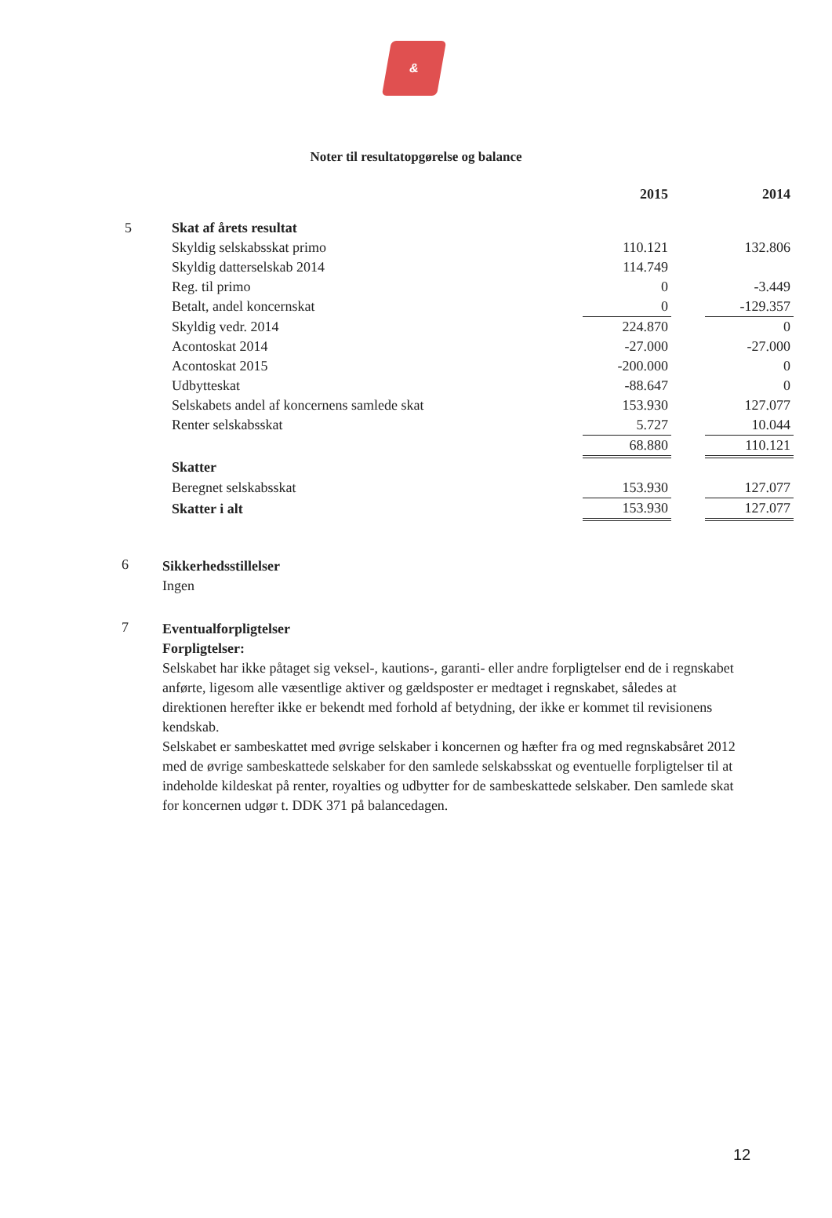&
Noter til resultatopgørelse og balance
| | | 2015 | | 2014 |
| 5 | Skat af årets resultat | | | |
| | Skyldig selskabsskat primo | 110.121 | | 132.806 |
| | Skyldig datterselskab 2014 | 114.749 | | |
| | Reg. til primo | 0 | | -3.449 |
| | Betalt, andel koncernskat | 0 | | -129.357 |
| | Skyldig vedr. 2014 | 224.870 | | 0 |
| | Acontoskat 2014 | -27.000 | | -27.000 |
| | Acontoskat 2015 | -200.000 | | 0 |
| | Udbytteskat | -88.647 | | 0 |
| | Selskabets andel af koncernens samlede skat | 153.930 | | 127.077 |
| | Renter selskabsskat | 5.727 | | 10.044 |
| | | 68.880 | | 110.121 |
| | Skatter | | | |
| | Beregnet selskabsskat | 153.930 | | 127.077 |
| | Skatter i alt | 153.930 | | 127.077 |
6
Sikkerhedsstillelser
Ingen
7
Eventualforpligtelser
Forpligtelser:
Selskabet har ikke påtaget sig veksel-, kautions-, garanti- eller andre forpligtelser end de i regnskabet anførte, ligesom alle væsentlige aktiver og gældsposter er medtaget i regnskabet, således at direktionen herefter ikke er bekendt med forhold af betydning, der ikke er kommet til revisionens kendskab.
Selskabet er sambeskattet med øvrige selskaber i koncernen og hæfter fra og med regnskabsåret 2012 med de øvrige sambeskattede selskaber for den samlede selskabsskat og eventuelle forpligtelser til at indeholde kildeskat på renter, royalties og udbytter for de sambeskattede selskaber. Den samlede skat for koncernen udgør t. DDK 371 på balancedagen.
12